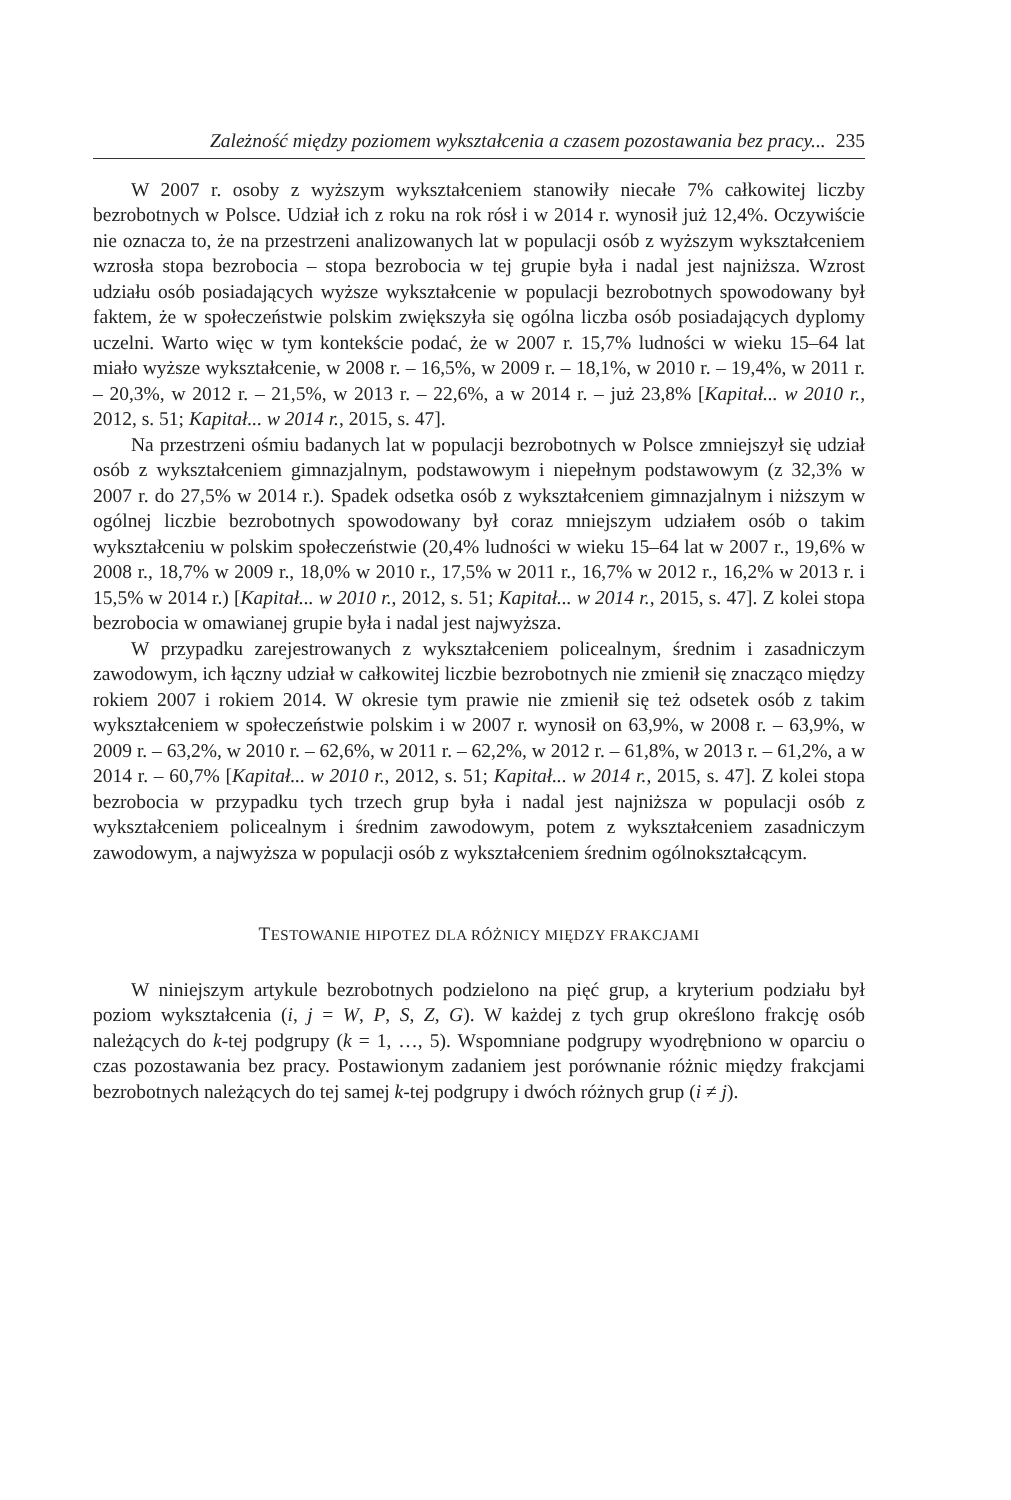Zależność między poziomem wykształcenia a czasem pozostawania bez pracy... 235
W 2007 r. osoby z wyższym wykształceniem stanowiły niecałe 7% całkowitej liczby bezrobotnych w Polsce. Udział ich z roku na rok rósł i w 2014 r. wynosił już 12,4%. Oczywiście nie oznacza to, że na przestrzeni analizowanych lat w populacji osób z wyższym wykształceniem wzrosła stopa bezrobocia – stopa bezrobocia w tej grupie była i nadal jest najniższa. Wzrost udziału osób posiadających wyższe wykształcenie w populacji bezrobotnych spowodowany był faktem, że w społeczeństwie polskim zwiększyła się ogólna liczba osób posiadających dyplomy uczelni. Warto więc w tym kontekście podać, że w 2007 r. 15,7% ludności w wieku 15–64 lat miało wyższe wykształcenie, w 2008 r. – 16,5%, w 2009 r. – 18,1%, w 2010 r. – 19,4%, w 2011 r. – 20,3%, w 2012 r. – 21,5%, w 2013 r. – 22,6%, a w 2014 r. – już 23,8% [Kapitał... w 2010 r., 2012, s. 51; Kapitał... w 2014 r., 2015, s. 47].
Na przestrzeni ośmiu badanych lat w populacji bezrobotnych w Polsce zmniejszył się udział osób z wykształceniem gimnazjalnym, podstawowym i niepełnym podstawowym (z 32,3% w 2007 r. do 27,5% w 2014 r.). Spadek odsetka osób z wykształceniem gimnazjalnym i niższym w ogólnej liczbie bezrobotnych spowodowany był coraz mniejszym udziałem osób o takim wykształceniu w polskim społeczeństwie (20,4% ludności w wieku 15–64 lat w 2007 r., 19,6% w 2008 r., 18,7% w 2009 r., 18,0% w 2010 r., 17,5% w 2011 r., 16,7% w 2012 r., 16,2% w 2013 r. i 15,5% w 2014 r.) [Kapitał... w 2010 r., 2012, s. 51; Kapitał... w 2014 r., 2015, s. 47]. Z kolei stopa bezrobocia w omawianej grupie była i nadal jest najwyższa.
W przypadku zarejestrowanych z wykształceniem policealnym, średnim i zasadniczym zawodowym, ich łączny udział w całkowitej liczbie bezrobotnych nie zmienił się znacząco między rokiem 2007 i rokiem 2014. W okresie tym prawie nie zmienił się też odsetek osób z takim wykształceniem w społeczeństwie polskim i w 2007 r. wynosił on 63,9%, w 2008 r. – 63,9%, w 2009 r. – 63,2%, w 2010 r. – 62,6%, w 2011 r. – 62,2%, w 2012 r. – 61,8%, w 2013 r. – 61,2%, a w 2014 r. – 60,7% [Kapitał... w 2010 r., 2012, s. 51; Kapitał... w 2014 r., 2015, s. 47]. Z kolei stopa bezrobocia w przypadku tych trzech grup była i nadal jest najniższa w populacji osób z wykształceniem policealnym i średnim zawodowym, potem z wykształceniem zasadniczym zawodowym, a najwyższa w populacji osób z wykształceniem średnim ogólnokształcącym.
TESTOWANIE HIPOTEZ DLA RÓŻNICY MIĘDZY FRAKCJAMI
W niniejszym artykule bezrobotnych podzielono na pięć grup, a kryterium podziału był poziom wykształcenia (i, j = W, P, S, Z, G). W każdej z tych grup określono frakcję osób należących do k-tej podgrupy (k = 1, …, 5). Wspomniane podgrupy wyodrębniono w oparciu o czas pozostawania bez pracy. Postawionym zadaniem jest porównanie różnic między frakcjami bezrobotnych należących do tej samej k-tej podgrupy i dwóch różnych grup (i ≠ j).